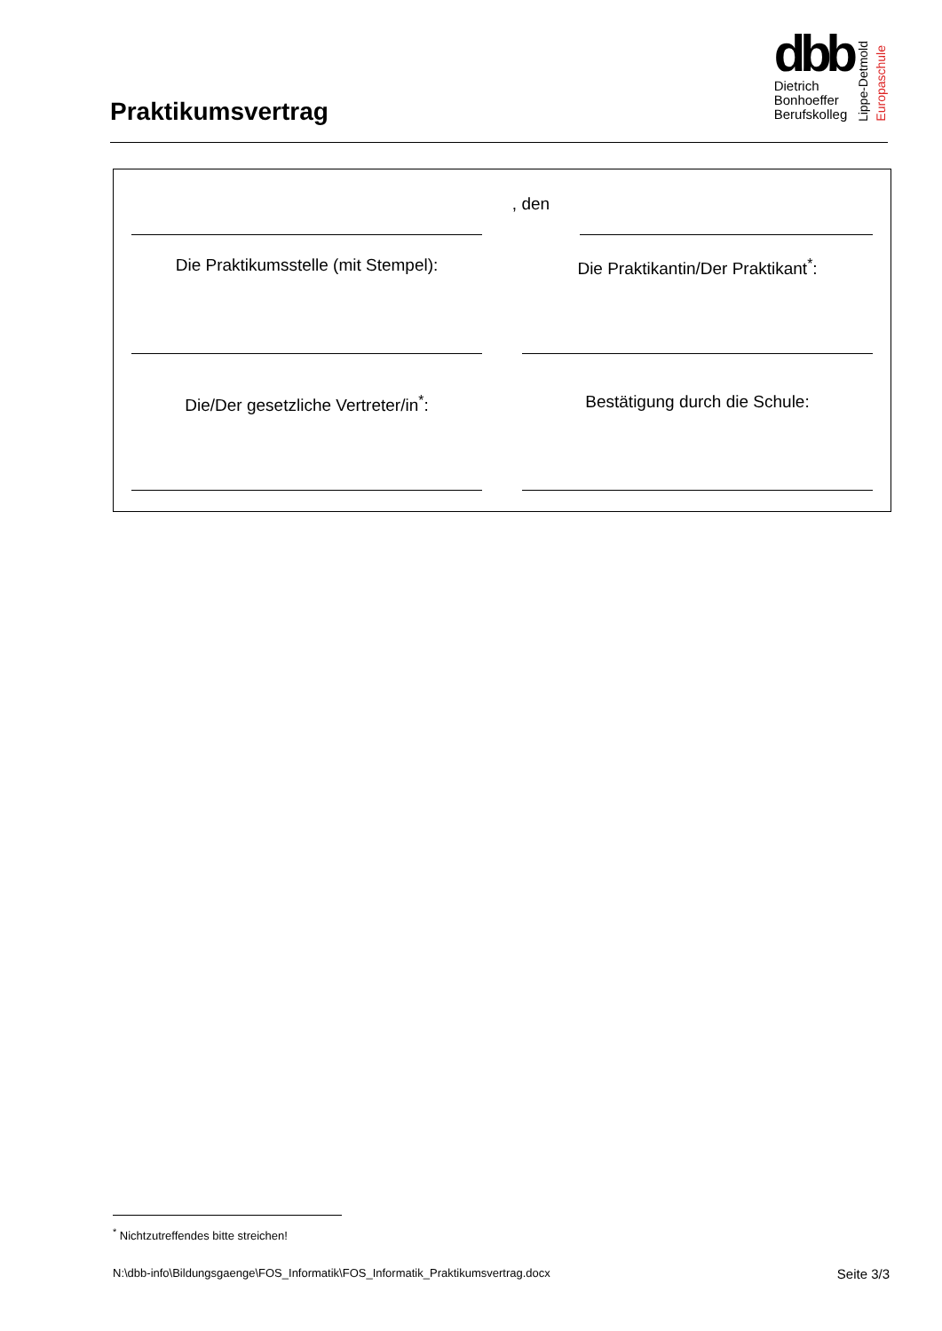Praktikumsvertrag
dbb
Dietrich
Bonhoeffer
Berufskolleg
Lippe-Detmold
Europaschule
, den
Die Praktikumsstelle (mit Stempel):
Die Praktikantin/Der Praktikant<sup>*</sup>:
Die/Der gesetzliche Vertreter/in<sup>*</sup>: Bestätigung durch die Schule:
<sup>*</sup> Nichtzutreffendes bitte streichen!
N:\dbb-info\Bildungsgaenge\FOS_Informatik\FOS_Informatik_Praktikumsvertrag.docx Seite 3/3